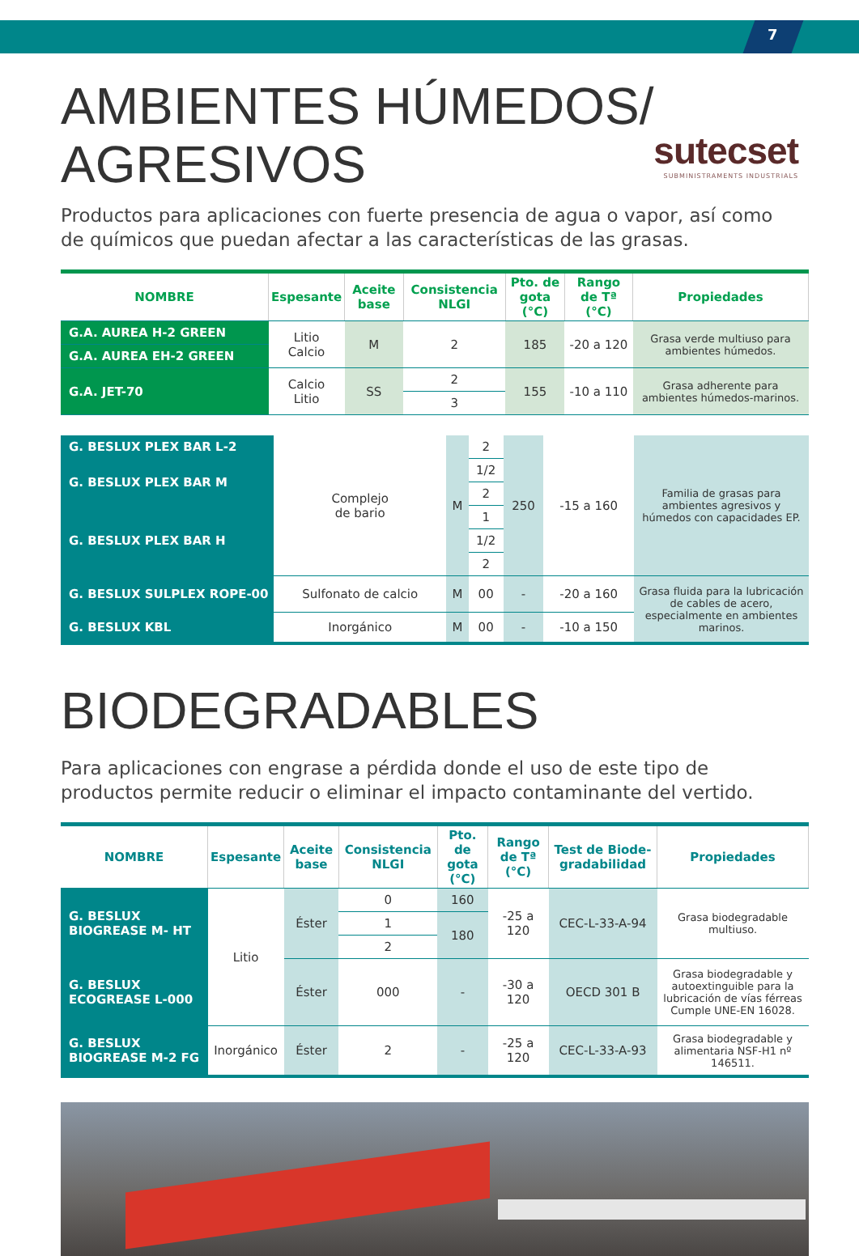7
AMBIENTES HÚMEDOS/
AGRESIVOS
sutecset
SUBMINISTRAMENTS INDUSTRIALS
Productos para aplicaciones con fuerte presencia de agua o vapor, así como de químicos que puedan afectar a las características de las grasas.
| NOMBRE | Espesante | Aceite base | Consistencia NLGI | Pto. de gota (°C) | Rango de Tª (°C) | Propiedades |
| --- | --- | --- | --- | --- | --- | --- |
| G.A. AUREA H-2 GREEN | Litio Calcio | M | 2 | 185 | -20 a 120 | Grasa verde multiuso para ambientes húmedos. |
| G.A. AUREA EH-2 GREEN | | | | | | |
| G.A. JET-70 | Calcio Litio | SS | 2 | 155 | -10 a 110 | Grasa adherente para ambientes húmedos-marinos. |
| | | | 3 | | | |
| G. BESLUX PLEX BAR L-2 | Complejo de bario | M | 2 | 250 | -15 a 160 | Familia de grasas para ambientes agresivos y húmedos con capacidades EP. |
| G. BESLUX PLEX BAR M | | | 1/2 | | | |
| | | | 2 | | | |
| G. BESLUX PLEX BAR H | | | 1 | | | |
| | | | 1/2 | | | |
| | | | 2 | | | |
| G. BESLUX SULPLEX ROPE-00 | Sulfonato de calcio | M | 00 | - | -20 a 160 | Grasa fluida para la lubricación de cables de acero, especialmente en ambientes marinos. |
| G. BESLUX KBL | Inorgánico | M | 00 | - | -10 a 150 | |
BIODEGRADABLES
Para aplicaciones con engrase a pérdida donde el uso de este tipo de productos permite reducir o eliminar el impacto contaminante del vertido.
| NOMBRE | Espesante | Aceite base | Consistencia NLGI | Pto. de gota (°C) | Rango de Tª (°C) | Test de Biode-gradabilidad | Propiedades |
| --- | --- | --- | --- | --- | --- | --- | --- |
| G. BESLUX BIOGREASE M- HT | Litio | Éster | 0 | 160 | -25 a 120 | CEC-L-33-A-94 | Grasa biodegradable multiuso. |
| | | | 1 | 180 | | | |
| | | | 2 | | | | |
| G. BESLUX ECOGREASE L-000 | | Éster | 000 | - | -30 a 120 | OECD 301 B | Grasa biodegradable y autoextinguible para la lubricación de vías férreas Cumple UNE-EN 16028. |
| G. BESLUX BIOGREASE M-2 FG | Inorgánico | Éster | 2 | - | -25 a 120 | CEC-L-33-A-93 | Grasa biodegradable y alimentaria NSF-H1 nº 146511. |